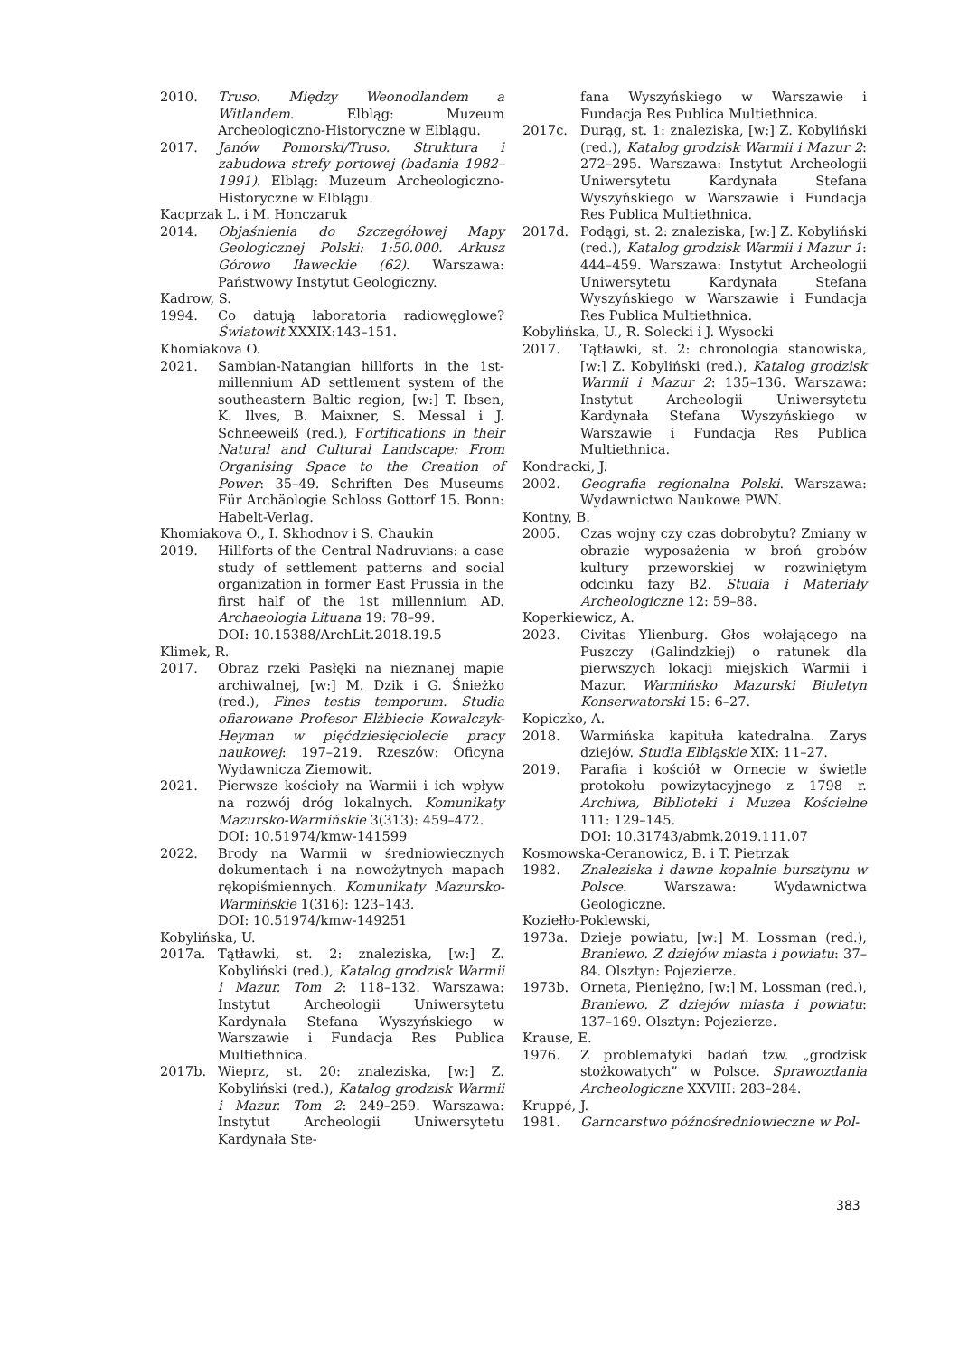2010. Truso. Między Weonodlandem a Witlandem. Elbląg: Muzeum Archeologiczno-Historyczne w Elblągu.
2017. Janów Pomorski/Truso. Struktura i zabudowa strefy portowej (badania 1982–1991). Elbląg: Muzeum Archeologiczno-Historyczne w Elblągu.
Kacprzak L. i M. Honczaruk
2014. Objaśnienia do Szczegółowej Mapy Geologicznej Polski: 1:50.000. Arkusz Górowo Iławeckie (62). Warszawa: Państwowy Instytut Geologiczny.
Kadrow, S.
1994. Co datują laboratoria radiowęglowe? Światowit XXXIX:143–151.
Khomiakova O.
2021. Sambian-Natangian hillforts in the 1st-millennium AD settlement system of the southeastern Baltic region, [w:] T. Ibsen, K. Ilves, B. Maixner, S. Messal i J. Schneeweiß (red.), Fortifications in their Natural and Cultural Landscape: From Organising Space to the Creation of Power: 35–49. Schriften Des Museums Für Archäologie Schloss Gottorf 15. Bonn: Habelt-Verlag.
Khomiakova O., I. Skhodnov i S. Chaukin
2019. Hillforts of the Central Nadruvians: a case study of settlement patterns and social organization in former East Prussia in the first half of the 1st millennium AD. Archaeologia Lituana 19: 78–99.
DOI: 10.15388/ArchLit.2018.19.5
Klimek, R.
2017. Obraz rzeki Pasłęki na nieznanej mapie archiwalnej, [w:] M. Dzik i G. Śnieżko (red.), Fines testis temporum. Studia ofiarowane Profesor Elżbiecie Kowalczyk-Heyman w pięćdziesięciolecie pracy naukowej: 197–219. Rzeszów: Oficyna Wydawnicza Ziemowit.
2021. Pierwsze kościoły na Warmii i ich wpływ na rozwój dróg lokalnych. Komunikaty Mazursko-Warmińskie 3(313): 459–472.
DOI: 10.51974/kmw-141599
2022. Brody na Warmii w średniowiecznych dokumentach i na nowożytnych mapach rękopiśmiennych. Komunikaty Mazursko-Warmińskie 1(316): 123–143.
DOI: 10.51974/kmw-149251
Kobylińska, U.
2017a. Tątławki, st. 2: znaleziska, [w:] Z. Kobyliński (red.), Katalog grodzisk Warmii i Mazur. Tom 2: 118–132. Warszawa: Instytut Archeologii Uniwersytetu Kardynała Stefana Wyszyńskiego w Warszawie i Fundacja Res Publica Multiethnica.
2017b. Wieprz, st. 20: znaleziska, [w:] Z. Kobyliński (red.), Katalog grodzisk Warmii i Mazur. Tom 2: 249–259. Warszawa: Instytut Archeologii Uniwersytetu Kardynała Ste-
fana Wyszyńskiego w Warszawie i Fundacja Res Publica Multiethnica.
2017c. Durąg, st. 1: znaleziska, [w:] Z. Kobyliński (red.), Katalog grodzisk Warmii i Mazur 2: 272–295. Warszawa: Instytut Archeologii Uniwersytetu Kardynała Stefana Wyszyńskiego w Warszawie i Fundacja Res Publica Multiethnica.
2017d. Podągi, st. 2: znaleziska, [w:] Z. Kobyliński (red.), Katalog grodzisk Warmii i Mazur 1: 444–459. Warszawa: Instytut Archeologii Uniwersytetu Kardynała Stefana Wyszyńskiego w Warszawie i Fundacja Res Publica Multiethnica.
Kobylińska, U., R. Solecki i J. Wysocki
2017. Tątławki, st. 2: chronologia stanowiska, [w:] Z. Kobyliński (red.), Katalog grodzisk Warmii i Mazur 2: 135–136. Warszawa: Instytut Archeologii Uniwersytetu Kardynała Stefana Wyszyńskiego w Warszawie i Fundacja Res Publica Multiethnica.
Kondracki, J.
2002. Geografia regionalna Polski. Warszawa: Wydawnictwo Naukowe PWN.
Kontny, B.
2005. Czas wojny czy czas dobrobytu? Zmiany w obrazie wyposażenia w broń grobów kultury przeworskiej w rozwiniętym odcinku fazy B2. Studia i Materiały Archeologiczne 12: 59–88.
Koperkiewicz, A.
2023. Civitas Ylienburg. Głos wołającego na Puszczy (Galindzkiej) o ratunek dla pierwszych lokacji miejskich Warmii i Mazur. Warmińsko Mazurski Biuletyn Konserwatorski 15: 6–27.
Kopiczko, A.
2018. Warmińska kapituła katedralna. Zarys dziejów. Studia Elbląskie XIX: 11–27.
2019. Parafia i kościół w Ornecie w świetle protokołu powizytacyjnego z 1798 r. Archiwa, Biblioteki i Muzea Kościelne 111: 129–145.
DOI: 10.31743/abmk.2019.111.07
Kosmowska-Ceranowicz, B. i T. Pietrzak
1982. Znaleziska i dawne kopalnie bursztynu w Polsce. Warszawa: Wydawnictwa Geologiczne.
Koziełło-Poklewski,
1973a. Dzieje powiatu, [w:] M. Lossman (red.), Braniewo. Z dziejów miasta i powiatu: 37–84. Olsztyn: Pojezierze.
1973b. Orneta, Pieniężno, [w:] M. Lossman (red.), Braniewo. Z dziejów miasta i powiatu: 137–169. Olsztyn: Pojezierze.
Krause, E.
1976. Z problematyki badań tzw. „grodzisk stożkowatych” w Polsce. Sprawozdania Archeologiczne XXVIII: 283–284.
Kruppé, J.
1981. Garncarstwo późnośredniowieczne w Pol-
383